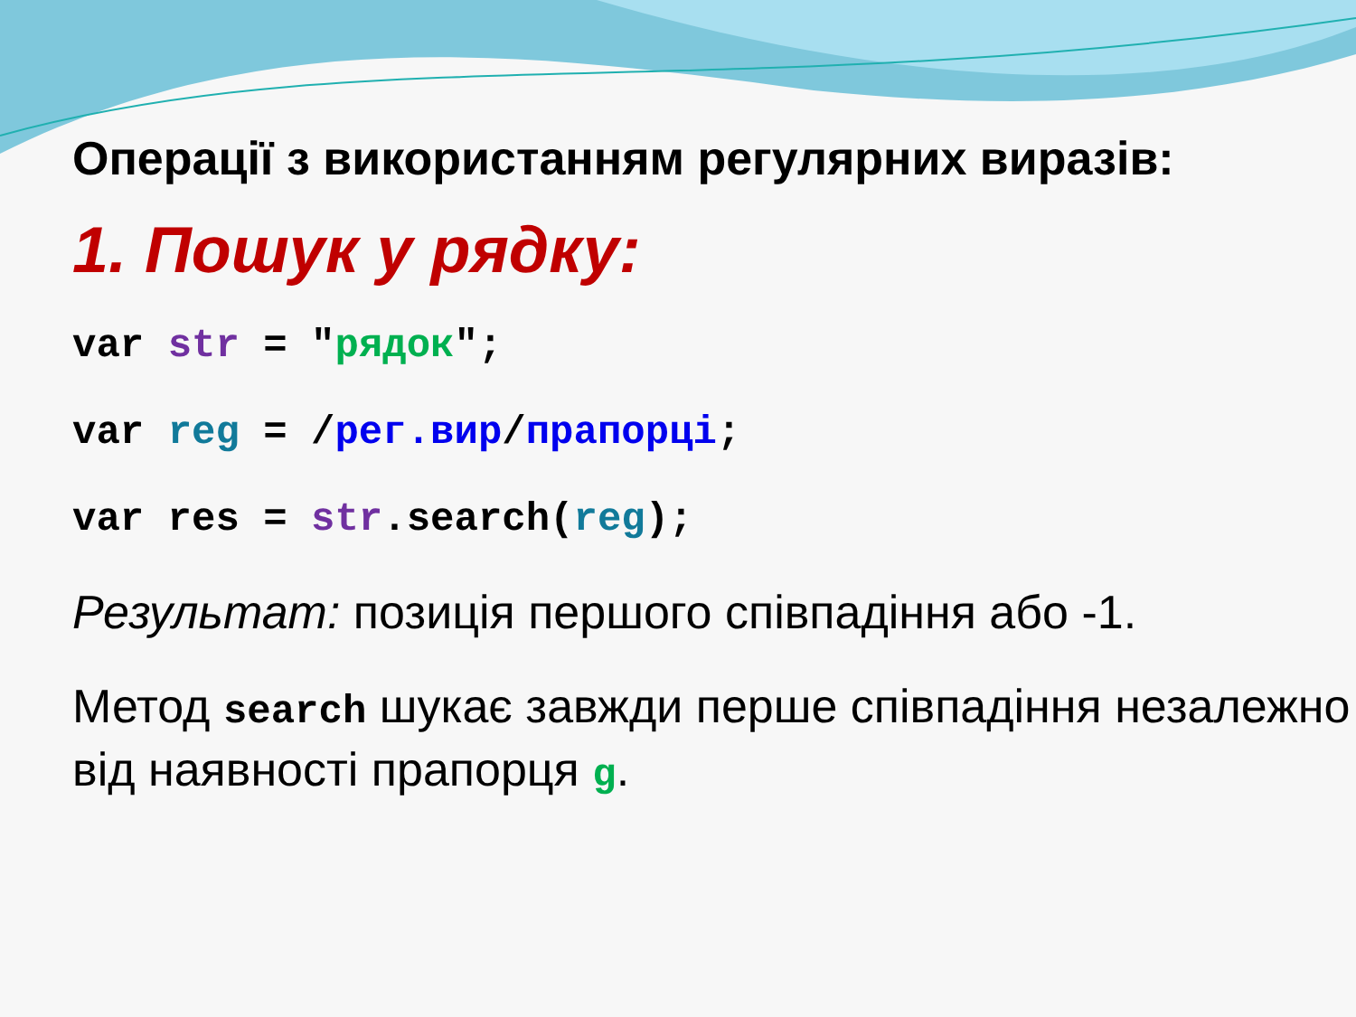Операції з використанням регулярних виразів:
1. Пошук у рядку:
var str = "рядок";
var reg = /рег.вир/прапорці;
var res = str.search(reg);
Результат: позиція першого співпадіння або -1.
Метод search шукає завжди перше співпадіння незалежно від наявності прапорця g.